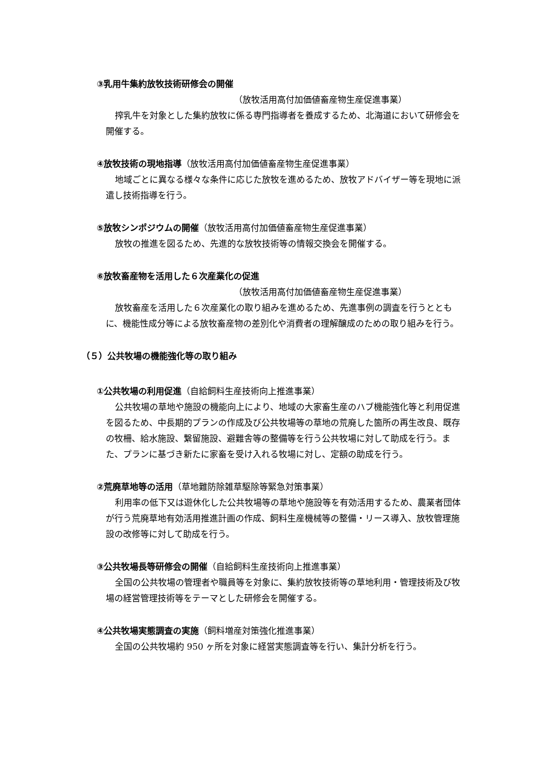③乳用牛集約放牧技術研修会の開催
（放牧活用高付加価値畜産物生産促進事業）
搾乳牛を対象とした集約放牧に係る専門指導者を養成するため、北海道において研修会を開催する。
④放牧技術の現地指導（放牧活用高付加価値畜産物生産促進事業）
地域ごとに異なる様々な条件に応じた放牧を進めるため、放牧アドバイザー等を現地に派遣し技術指導を行う。
⑤放牧シンポジウムの開催（放牧活用高付加価値畜産物生産促進事業）
放牧の推進を図るため、先進的な放牧技術等の情報交換会を開催する。
⑥放牧畜産物を活用した６次産業化の促進
（放牧活用高付加価値畜産物生産促進事業）
放牧畜産を活用した６次産業化の取り組みを進めるため、先進事例の調査を行うとともに、機能性成分等による放牧畜産物の差別化や消費者の理解醸成のための取り組みを行う。
（５）公共牧場の機能強化等の取り組み
①公共牧場の利用促進（自給飼料生産技術向上推進事業）
公共牧場の草地や施設の機能向上により、地域の大家畜生産のハブ機能強化等と利用促進を図るため、中長期的プランの作成及び公共牧場等の草地の荒廃した箇所の再生改良、既存の牧柵、給水施設、繋留施設、避難舎等の整備等を行う公共牧場に対して助成を行う。また、プランに基づき新たに家畜を受け入れる牧場に対し、定額の助成を行う。
②荒廃草地等の活用（草地難防除雑草駆除等緊急対策事業）
利用率の低下又は遊休化した公共牧場等の草地や施設等を有効活用するため、農業者団体が行う荒廃草地有効活用推進計画の作成、飼料生産機械等の整備・リース導入、放牧管理施設の改修等に対して助成を行う。
③公共牧場長等研修会の開催（自給飼料生産技術向上推進事業）
全国の公共牧場の管理者や職員等を対象に、集約放牧技術等の草地利用・管理技術及び牧場の経営管理技術等をテーマとした研修会を開催する。
④公共牧場実態調査の実施（飼料増産対策強化推進事業）
全国の公共牧場約 950 ヶ所を対象に経営実態調査等を行い、集計分析を行う。